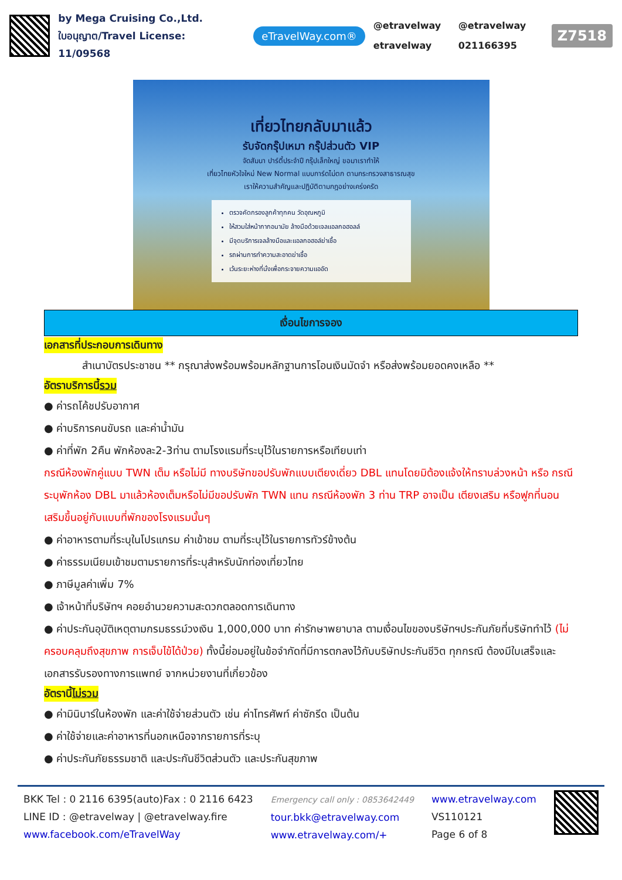by Mega Cruising Co.,Ltd.
ใบอนุญาต/Travel License: 11/09568
eTravelWay.com®
@etravelway @etravelway etravelway 021166395
Z7518
เที่ยวไทยกลับมาแล้ว
รับจัดกรุ๊ปเหมา กรุ๊ปส่วนตัว VIP
จัดสัมนา ปาร์ตี้ประจำปี กรุ๊ปเล็กใหญ่ ขอมาเราทำให้
เที่ยวไทยหัวใจใหม่ New Normal แบบการ์ดไม่ตก ตามกระทรวงสาธารณสุข
เราให้ความสำคัญและปฏิบัติตามกฎอย่างเคร่งครัด
ตรวจคัดกรองลูกค้าทุกคน วัดอุณหภูมิ
ให้สวมใส่หน้ากากอนามัย ล้างมือด้วยเจลแอลกอฮอลล์
มีจุดบริการเจลล้างมือและแอลกอฮอล์ฆ่าเชื้อ
รถผ่านการทำความสะอาดฆ่าเชื้อ
เว้นระยะห่างที่นั่งเพื่อกระจายความแออัด
เงื่อนไขการจอง
เอกสารที่ประกอบการเดินทาง
สำเนาบัตรประชาชน ** กรุณาส่งพร้อมพร้อมหลักฐานการโอนเงินมัดจำ หรือส่งพร้อมยอดคงเหลือ **
อัตราบริการนี้รวม
● ค่ารถโค้ชปรับอากาศ
● ค่าบริการคนขับรถ และค่าน้ำมัน
● ค่าที่พัก 2คืน พักห้องละ2-3ท่าน ตามโรงแรมที่ระบุไว้ในรายการหรือเทียบเท่า
กรณีห้องพักคู่แบบ TWN เต็ม หรือไม่มี ทางบริษัทขอปรับพักแบบเตียงเดี่ยว DBL แทนโดยมิต้องแจ้งให้ทราบล่วงหน้า หรือ กรณีระบุพักห้อง DBL มาแล้วห้องเต็มหรือไม่มีขอปรับพัก TWN แทน กรณีห้องพัก 3 ท่าน TRP อาจเป็น เตียงเสริม หรือฟูกที่นอนเสริมขึ้นอยู่กับแบบที่พักของโรงแรมนั้นๆ
● ค่าอาหารตามที่ระบุในโปรแกรม ค่าเข้าชม ตามที่ระบุไว้ในรายการทัวร์ข้างต้น
● ค่าธรรมเนียมเข้าชมตามรายการที่ระบุสำหรับนักท่องเที่ยวไทย
● ภาษีมูลค่าเพิ่ม 7%
● เจ้าหน้าที่บริษัทฯ คอยอำนวยความสะดวกตลอดการเดินทาง
● ค่าประกันอุบัติเหตุตามกรมธรรม์วงเงิน 1,000,000 บาท ค่ารักษาพยาบาล ตามเงื่อนไขของบริษัทฯประกันภัยที่บริษัททำไว้ (ไม่ครอบคลุมถึงสุขภาพ การเจ็บไข้ได้ป่วย) ทั้งนี้ย่อมอยู่ในข้อจำกัดที่มีการตกลงไว้กับบริษัทประกันชีวิต ทุกกรณี ต้องมีใบเสร็จและเอกสารรับรองทางการแพทย์ จากหน่วยงานที่เกี่ยวข้อง
อัตรานี้ไม่รวม
● ค่ามินิบาร์ในห้องพัก และค่าใช้จ่ายส่วนตัว เช่น ค่าโทรศัพท์ ค่าซักรีด เป็นต้น
● ค่าใช้จ่ายและค่าอาหารที่นอกเหนือจากรายการที่ระบุ
● ค่าประกันภัยธรรมชาติ และประกันชีวิตส่วนตัว และประกันสุขภาพ
BKK Tel : 0 2116 6395(auto)Fax : 0 2116 6423
LINE ID : @etravelway | @etravelway.fire
www.facebook.com/eTravelWay
Emergency call only : 0853642449
tour.bkk@etravelway.com
www.etravelway.com/+
www.etravelway.com
VS110121
Page 6 of 8